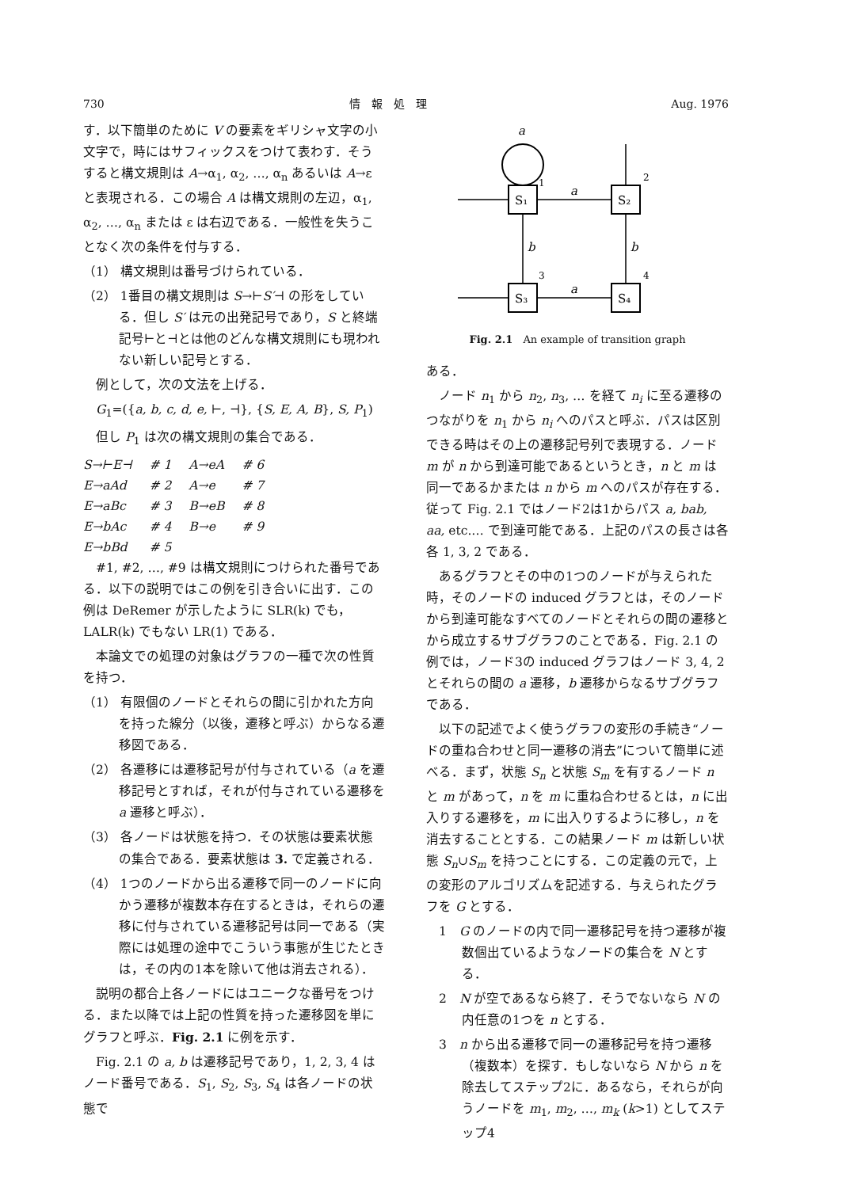730 情　報　処　理 Aug. 1976
す．以下簡単のために V の要素をギリシャ文字の小文字で，時にはサフィックスをつけて表わす．そうすると構文規則は A→α<sub>1</sub>, α<sub>2</sub>, …, α<sub>n</sub> あるいは A→ε と表現される．この場合 A は構文規則の左辺，α<sub>1</sub>, α<sub>2</sub>, …, α<sub>n</sub> または ε は右辺である．一般性を失うことなく次の条件を付与する．
（1） 構文規則は番号づけられている．
（2） 1番目の構文規則は S→⊢S′⊣ の形をしている．但し S′ は元の出発記号であり，S と終端記号⊢と⊣とは他のどんな構文規則にも現われない新しい記号とする．
　例として，次の文法を上げる．
　G<sub>1</sub>=({a, b, c, d, e, ⊢, ⊣}, {S, E, A, B}, S, P<sub>1</sub>)
　但し P<sub>1</sub> は次の構文規則の集合である．
| S→⊢E⊣ | # 1 | A→eA | # 6 |
| E→aAd | # 2 | A→e | # 7 |
| E→aBc | # 3 | B→eB | # 8 |
| E→bAc | # 4 | B→e | # 9 |
| E→bBd | # 5 | | |
　#1, #2, …, #9 は構文規則につけられた番号である．以下の説明ではこの例を引き合いに出す．この例は DeRemer が示したように SLR(k) でも，LALR(k) でもない LR(1) である．
　本論文での処理の対象はグラフの一種で次の性質を持つ．
（1） 有限個のノードとそれらの間に引かれた方向を持った線分（以後，遷移と呼ぶ）からなる遷移図である．
（2） 各遷移には遷移記号が付与されている（a を遷移記号とすれば，それが付与されている遷移を a 遷移と呼ぶ）．
（3） 各ノードは状態を持つ．その状態は要素状態の集合である．要素状態は 3. で定義される．
（4） 1つのノードから出る遷移で同一のノードに向かう遷移が複数本存在するときは，それらの遷移に付与されている遷移記号は同一である（実際には処理の途中でこういう事態が生じたときは，その内の1本を除いて他は消去される）．
　説明の都合上各ノードにはユニークな番号をつける．また以降では上記の性質を持った遷移図を単にグラフと呼ぶ．Fig. 2.1 に例を示す．
　Fig. 2.1 の a, b は遷移記号であり，1, 2, 3, 4 はノード番号である．S<sub>1</sub>, S<sub>2</sub>, S<sub>3</sub>, S<sub>4</sub> は各ノードの状態で
a
S₁
1
S₂
2
S₃
3
S₄
4
a
a
b
b
Fig. 2.1　An example of transition graph
ある．
　ノード n<sub>1</sub> から n<sub>2</sub>, n<sub>3</sub>, … を経て n<sub>i</sub> に至る遷移のつながりを n<sub>1</sub> から n<sub>i</sub> へのパスと呼ぶ．パスは区別できる時はその上の遷移記号列で表現する．ノード m が n から到達可能であるというとき，n と m は同一であるかまたは n から m へのパスが存在する．従って Fig. 2.1 ではノード2は1からパス a, bab, aa, etc.… で到達可能である．上記のパスの長さは各各 1, 3, 2 である．
　あるグラフとその中の1つのノードが与えられた時，そのノードの induced グラフとは，そのノードから到達可能なすべてのノードとそれらの間の遷移とから成立するサブグラフのことである．Fig. 2.1 の例では，ノード3の induced グラフはノード 3, 4, 2 とそれらの間の a 遷移，b 遷移からなるサブグラフである．
　以下の記述でよく使うグラフの変形の手続き“ノードの重ね合わせと同一遷移の消去”について簡単に述べる．まず，状態 S<sub>n</sub> と状態 S<sub>m</sub> を有するノード n と m があって，n を m に重ね合わせるとは，n に出入りする遷移を，m に出入りするように移し，n を消去することとする．この結果ノード m は新しい状態 S<sub>n</sub>∪S<sub>m</sub> を持つことにする．この定義の元で，上の変形のアルゴリズムを記述する．与えられたグラフを G とする．
　1　G のノードの内で同一遷移記号を持つ遷移が複数個出ているようなノードの集合を N とする．
　2　N が空であるなら終了．そうでないなら N の内任意の1つを n とする．
　3　n から出る遷移で同一の遷移記号を持つ遷移（複数本）を探す．もしないなら N から n を除去してステップ2に．あるなら，それらが向うノードを m<sub>1</sub>, m<sub>2</sub>, …, m<sub>k</sub> (k>1) としてステップ4